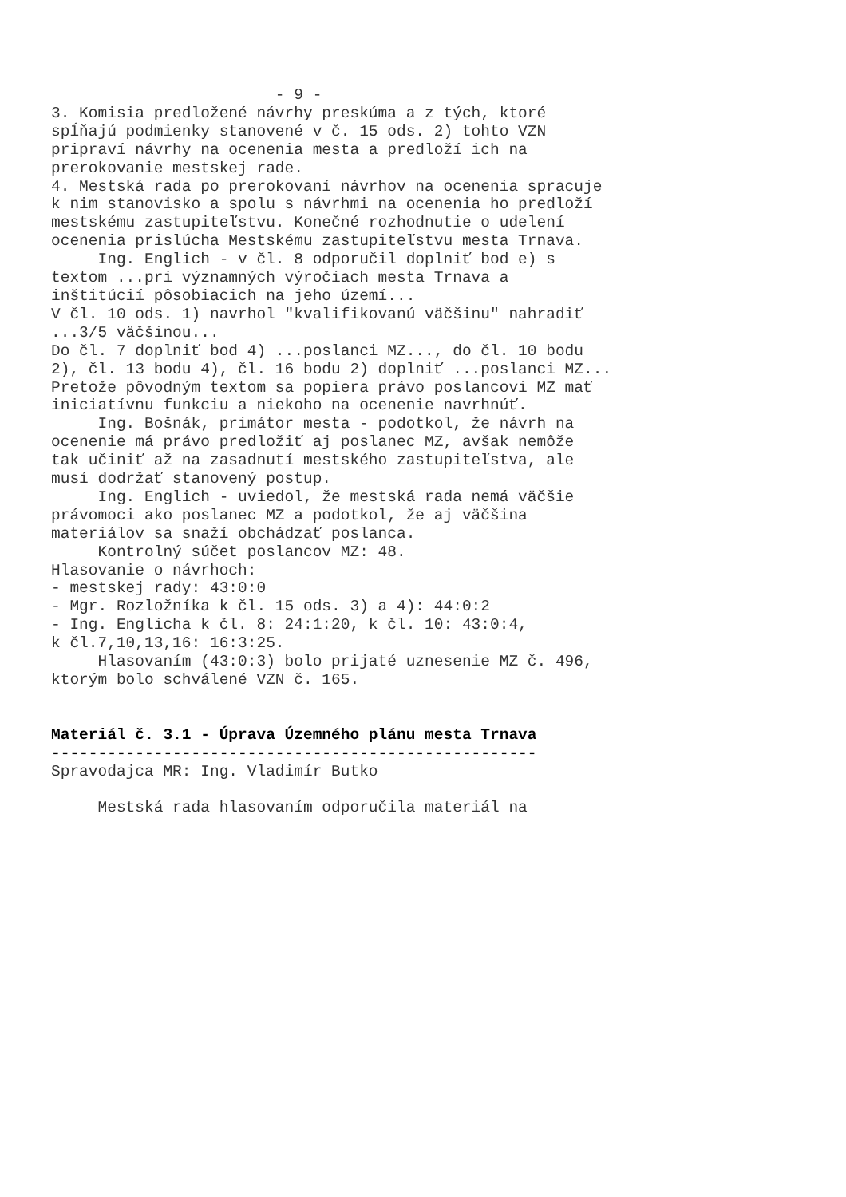- 9 - 3. Komisia predložené návrhy preskúma a z tých, ktoré spĺňajú podmienky stanovené v č. 15 ods. 2) tohto VZN pripraví návrhy na ocenenia mesta a predloží ich na prerokovanie mestskej rade. 4. Mestská rada po prerokovaní návrhov na ocenenia spracuje k nim stanovisko a spolu s návrhmi na ocenenia ho predloží mestskému zastupiteľstvu. Konečné rozhodnutie o udelení ocenenia prislúcha Mestskému zastupiteľstvu mesta Trnava. Ing. Englich - v čl. 8 odporučil doplniť bod e) s textom ...pri významných výročiach mesta Trnava a inštitúcií pôsobiacich na jeho území... V čl. 10 ods. 1) navrhol "kvalifikovanú väčšinu" nahradiť ...3/5 väčšinou... Do čl. 7 doplniť bod 4) ...poslanci MZ..., do čl. 10 bodu 2), čl. 13 bodu 4), čl. 16 bodu 2) doplniť ...poslanci MZ... Pretože pôvodným textom sa popiera právo poslancovi MZ mať iniciatívnu funkciu a niekoho na ocenenie navrhnúť. Ing. Bošnák, primátor mesta - podotkol, že návrh na ocenenie má právo predložiť aj poslanec MZ, avšak nemôže tak učiniť až na zasadnutí mestského zastupiteľstva, ale musí dodržať stanovený postup. Ing. Englich - uviedol, že mestská rada nemá väčšie právomoci ako poslanec MZ a podotkol, že aj väčšina materiálov sa snaží obchádzať poslanca. Kontrolný súčet poslancov MZ: 48. Hlasovanie o návrhoch: - mestskej rady: 43:0:0 - Mgr. Rozložníka k čl. 15 ods. 3) a 4): 44:0:2 - Ing. Englicha k čl. 8: 24:1:20, k čl. 10: 43:0:4, k čl.7,10,13,16: 16:3:25. Hlasovaním (43:0:3) bolo prijaté uznesenie MZ č. 496, ktorým bolo schválené VZN č. 165. Materiál č. 3.1 - Úprava Územného plánu mesta Trnava ---------------------------------------------------- Spravodajca MR: Ing. Vladimír Butko Mestská rada hlasovaním odporučila materiál na